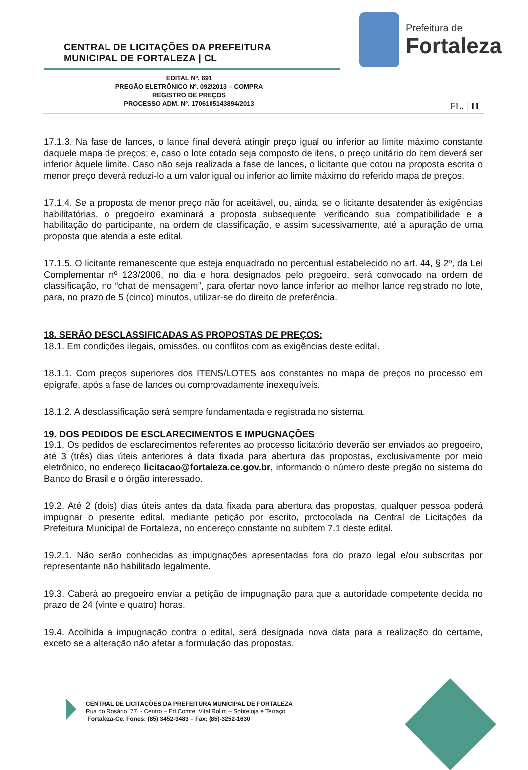CENTRAL DE LICITAÇÕES DA PREFEITURA
MUNICIPAL DE FORTALEZA | CL
Prefeitura de
Fortaleza
EDITAL Nº. 691
PREGÃO ELETRÔNICO Nº. 092/2013 – COMPRA
REGISTRO DE PREÇOS
PROCESSO ADM. Nº. 1706105143894/2013
FL. | 11
17.1.3. Na fase de lances, o lance final deverá atingir preço igual ou inferior ao limite máximo constante daquele mapa de preços; e, caso o lote cotado seja composto de itens, o preço unitário do item deverá ser inferior àquele limite. Caso não seja realizada a fase de lances, o licitante que cotou na proposta escrita o menor preço deverá reduzi-lo a um valor igual ou inferior ao limite máximo do referido mapa de preços.
17.1.4. Se a proposta de menor preço não for aceitável, ou, ainda, se o licitante desatender às exigências habilitatórias, o pregoeiro examinará a proposta subsequente, verificando sua compatibilidade e a habilitação do participante, na ordem de classificação, e assim sucessivamente, até a apuração de uma proposta que atenda a este edital.
17.1.5. O licitante remanescente que esteja enquadrado no percentual estabelecido no art. 44, § 2º, da Lei Complementar nº 123/2006, no dia e hora designados pelo pregoeiro, será convocado na ordem de classificação, no “chat de mensagem”, para ofertar novo lance inferior ao melhor lance registrado no lote, para, no prazo de 5 (cinco) minutos, utilizar-se do direito de preferência.
18. SERÃO DESCLASSIFICADAS AS PROPOSTAS DE PREÇOS:
18.1. Em condições ilegais, omissões, ou conflitos com as exigências deste edital.
18.1.1. Com preços superiores dos ITENS/LOTES aos constantes no mapa de preços no processo em epígrafe, após a fase de lances ou comprovadamente inexequíveis.
18.1.2. A desclassificação será sempre fundamentada e registrada no sistema.
19. DOS PEDIDOS DE ESCLARECIMENTOS E IMPUGNAÇÕES
19.1. Os pedidos de esclarecimentos referentes ao processo licitatório deverão ser enviados ao pregoeiro, até 3 (três) dias úteis anteriores à data fixada para abertura das propostas, exclusivamente por meio eletrônico, no endereço licitacao@fortaleza.ce.gov.br, informando o número deste pregão no sistema do Banco do Brasil e o órgão interessado.
19.2. Até 2 (dois) dias úteis antes da data fixada para abertura das propostas, qualquer pessoa poderá impugnar o presente edital, mediante petição por escrito, protocolada na Central de Licitações da Prefeitura Municipal de Fortaleza, no endereço constante no subitem 7.1 deste edital.
19.2.1. Não serão conhecidas as impugnações apresentadas fora do prazo legal e/ou subscritas por representante não habilitado legalmente.
19.3. Caberá ao pregoeiro enviar a petição de impugnação para que a autoridade competente decida no prazo de 24 (vinte e quatro) horas.
19.4. Acolhida a impugnação contra o edital, será designada nova data para a realização do certame, exceto se a alteração não afetar a formulação das propostas.
CENTRAL DE LICITAÇÕES DA PREFEITURA MUNICIPAL DE FORTALEZA
Rua do Rosário, 77, - Centro – Ed.Comte. Vital Rolim – Sobreloja e Terraço
Fortaleza-Ce. Fones: (85) 3452-3483 – Fax: (85)-3252-1630